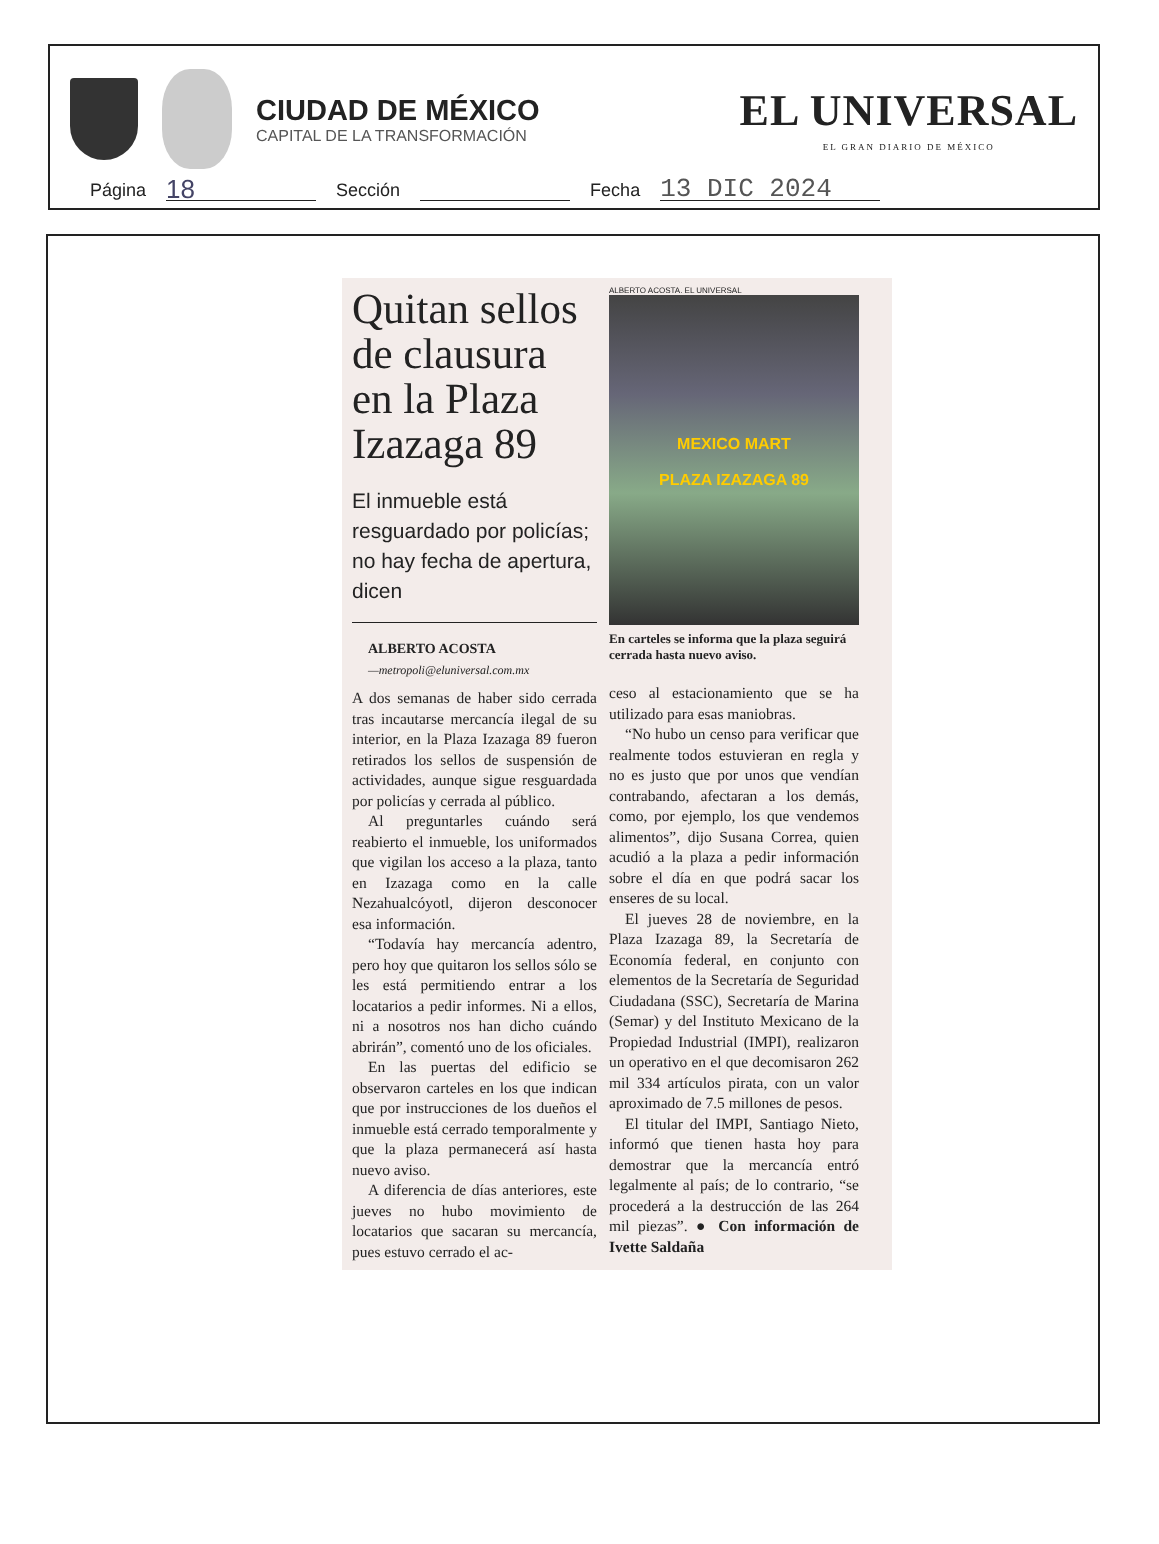CIUDAD DE MÉXICO
CAPITAL DE LA TRANSFORMACIÓN
EL UNIVERSAL
EL GRAN DIARIO DE MÉXICO
Página 18 Sección Fecha 13 DIC 2024
Quitan sellos de clausura en la Plaza Izazaga 89
El inmueble está resguardado por policías; no hay fecha de apertura, dicen
ALBERTO ACOSTA
—metropoli@eluniversal.com.mx
A dos semanas de haber sido cerrada tras incautarse mercancía ilegal de su interior, en la Plaza Izazaga 89 fueron retirados los sellos de suspensión de actividades, aunque sigue resguardada por policías y cerrada al público.
Al preguntarles cuándo será reabierto el inmueble, los uniformados que vigilan los acceso a la plaza, tanto en Izazaga como en la calle Nezahualcóyotl, dijeron desconocer esa información.
“Todavía hay mercancía adentro, pero hoy que quitaron los sellos sólo se les está permitiendo entrar a los locatarios a pedir informes. Ni a ellos, ni a nosotros nos han dicho cuándo abrirán”, comentó uno de los oficiales.
En las puertas del edificio se observaron carteles en los que indican que por instrucciones de los dueños el inmueble está cerrado temporalmente y que la plaza permanecerá así hasta nuevo aviso.
A diferencia de días anteriores, este jueves no hubo movimiento de locatarios que sacaran su mercancía, pues estuvo cerrado el ac-
ALBERTO ACOSTA. EL UNIVERSAL
MEXICO MART
PLAZA IZAZAGA 89
En carteles se informa que la plaza seguirá cerrada hasta nuevo aviso.
ceso al estacionamiento que se ha utilizado para esas maniobras.
“No hubo un censo para verificar que realmente todos estuvieran en regla y no es justo que por unos que vendían contrabando, afectaran a los demás, como, por ejemplo, los que vendemos alimentos”, dijo Susana Correa, quien acudió a la plaza a pedir información sobre el día en que podrá sacar los enseres de su local.
El jueves 28 de noviembre, en la Plaza Izazaga 89, la Secretaría de Economía federal, en conjunto con elementos de la Secretaría de Seguridad Ciudadana (SSC), Secretaría de Marina (Semar) y del Instituto Mexicano de la Propiedad Industrial (IMPI), realizaron un operativo en el que decomisaron 262 mil 334 artículos pirata, con un valor aproximado de 7.5 millones de pesos.
El titular del IMPI, Santiago Nieto, informó que tienen hasta hoy para demostrar que la mercancía entró legalmente al país; de lo contrario, “se procederá a la destrucción de las 264 mil piezas”. ● Con información de Ivette Saldaña